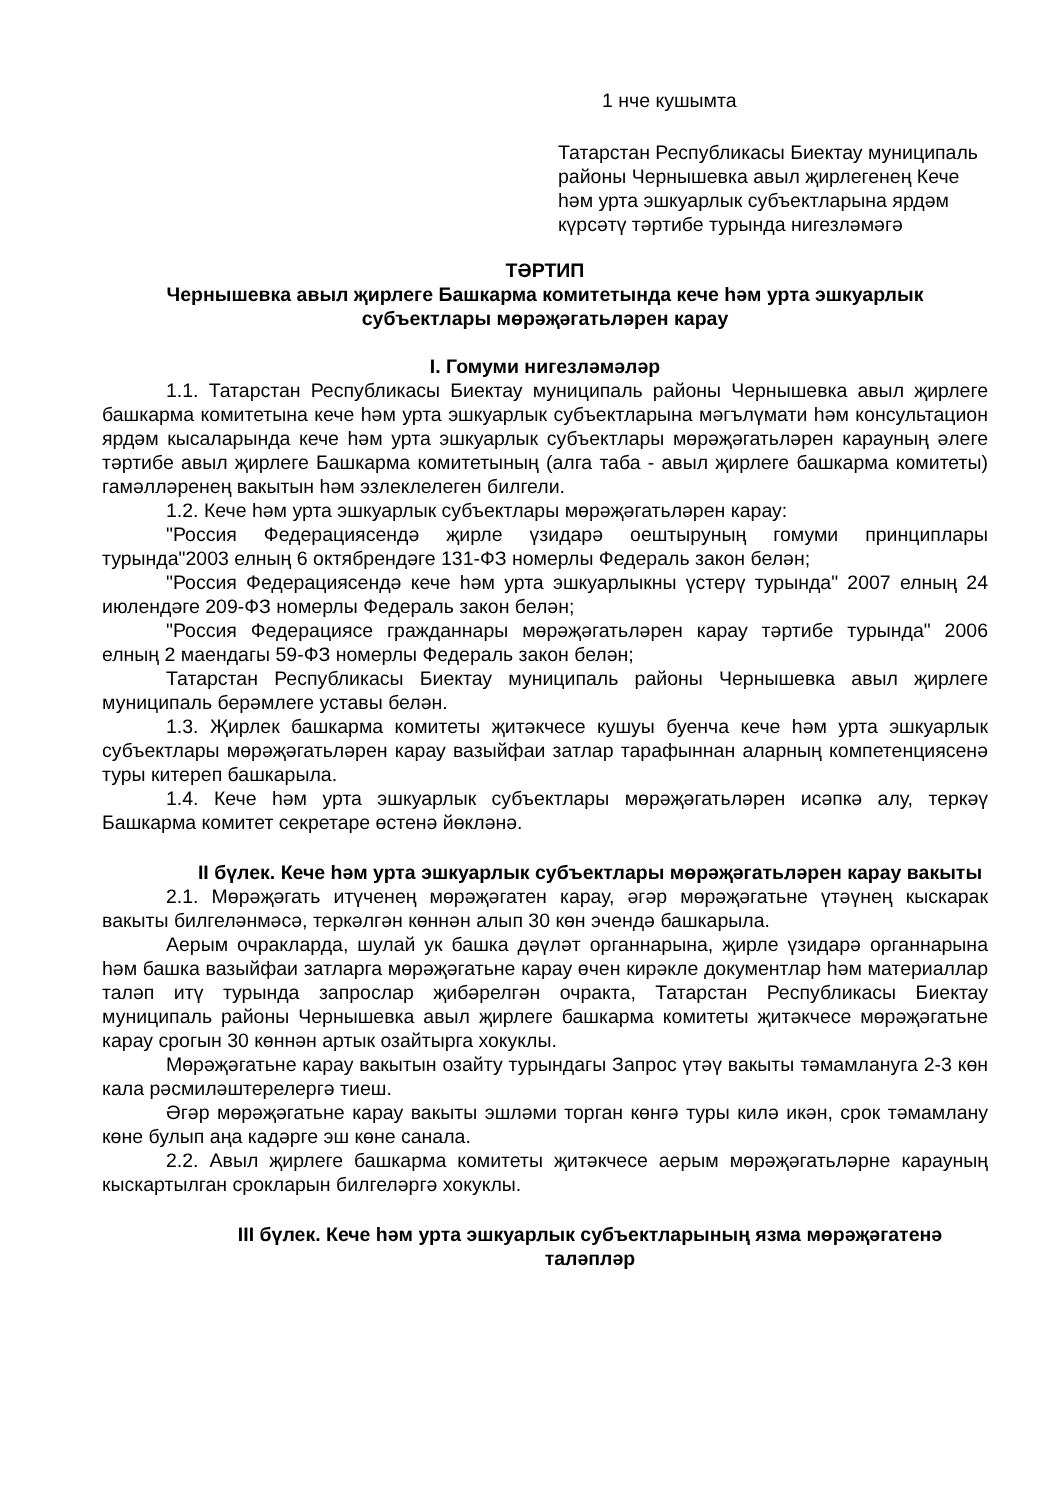1 нче кушымта
Татарстан Республикасы Биектау муниципаль районы Чернышевка авыл җирлегенең Кече һәм урта эшкуарлык субъектларына ярдәм күрсәтү тәртибе турында нигезләмәгә
ТӘРТИП
Чернышевка авыл җирлеге Башкарма комитетында кече һәм урта эшкуарлык субъектлары мөрәҗәгатьләрен карау
I. Гомуми нигезләмәләр
1.1. Татарстан Республикасы Биектау муниципаль районы Чернышевка авыл җирлеге башкарма комитетына кече һәм урта эшкуарлык субъектларына мәгълүмати һәм консультацион ярдәм кысаларында кече һәм урта эшкуарлык субъектлары мөрәҗәгатьләрен карауның әлеге тәртибе авыл җирлеге Башкарма комитетының (алга таба - авыл җирлеге башкарма комитеты) гамәлләренең вакытын һәм эзлеклелеген билгели.
1.2. Кече һәм урта эшкуарлык субъектлары мөрәҗәгатьләрен карау:
"Россия Федерациясендә җирле үзидарә оештыруның гомуми принциплары турында"2003 елның 6 октябрендәге 131-ФЗ номерлы Федераль закон белән;
"Россия Федерациясендә кече һәм урта эшкуарлыкны үстерү турында" 2007 елның 24 июлендәге 209-ФЗ номерлы Федераль закон белән;
"Россия Федерациясе гражданнары мөрәҗәгатьләрен карау тәртибе турында" 2006 елның 2 маендагы 59-ФЗ номерлы Федераль закон белән;
Татарстан Республикасы Биектау муниципаль районы Чернышевка авыл җирлеге муниципаль берәмлеге уставы белән.
1.3. Җирлек башкарма комитеты җитәкчесе кушуы буенча кече һәм урта эшкуарлык субъектлары мөрәҗәгатьләрен карау вазыйфаи затлар тарафыннан аларның компетенциясенә туры китереп башкарыла.
1.4. Кече һәм урта эшкуарлык субъектлары мөрәҗәгатьләрен исәпкә алу, теркәү Башкарма комитет секретаре өстенә йөкләнә.
II бүлек. Кече һәм урта эшкуарлык субъектлары мөрәҗәгатьләрен карау вакыты
2.1. Мөрәҗәгать итүченең мөрәҗәгатен карау, әгәр мөрәҗәгатьне үтәүнең кыскарак вакыты билгеләнмәсә, теркәлгән көннән алып 30 көн эчендә башкарыла.
Аерым очракларда, шулай ук башка дәүләт органнарына, җирле үзидарә органнарына һәм башка вазыйфаи затларга мөрәҗәгатьне карау өчен кирәкле документлар һәм материаллар таләп итү турында запрослар җибәрелгән очракта, Татарстан Республикасы Биектау муниципаль районы Чернышевка авыл җирлеге башкарма комитеты җитәкчесе мөрәҗәгатьне карау срогын 30 көннән артык озайтырга хокуклы.
Мөрәҗәгатьне карау вакытын озайту турындагы Запрос үтәү вакыты тәмамлануга 2-3 көн кала рәсмиләштерелергә тиеш.
Әгәр мөрәҗәгатьне карау вакыты эшләми торган көнгә туры килә икән, срок тәмамлану көне булып аңа кадәрге эш көне санала.
2.2. Авыл җирлеге башкарма комитеты җитәкчесе аерым мөрәҗәгатьләрне карауның кыскартылган срокларын билгеләргә хокуклы.
III бүлек. Кече һәм урта эшкуарлык субъектларының язма мөрәҗәгатенә таләпләр